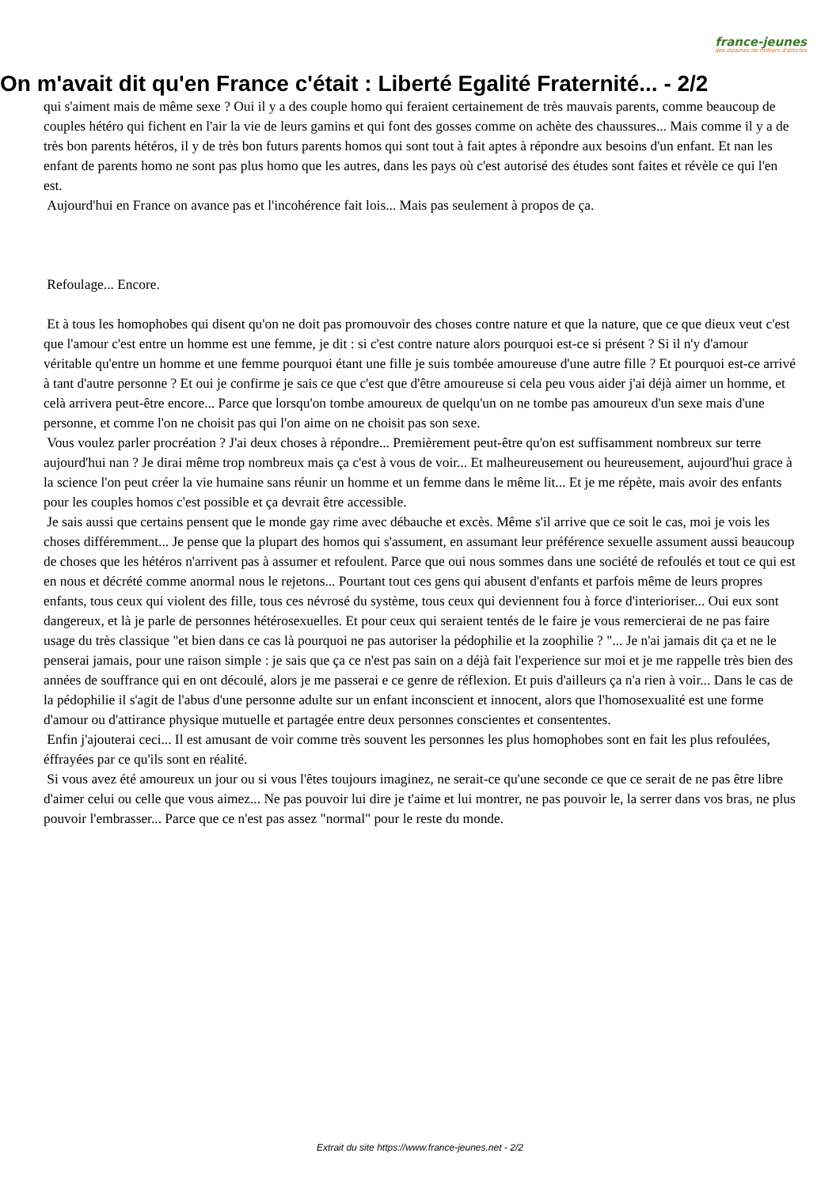france-jeunes
des dizaines de milliers d'articles
On m'avait dit qu'en France c'était : Liberté Egalité Fraternité... - 2/2
qui s'aiment mais de même sexe ? Oui il y a des couple homo qui feraient certainement de très mauvais parents, comme beaucoup de couples hétéro qui fichent en l'air la vie de leurs gamins et qui font des gosses comme on achète des chaussures... Mais comme il y a de très bon parents hétéros, il y de très bon futurs parents homos qui sont tout à fait aptes à répondre aux besoins d'un enfant. Et nan les enfant de parents homo ne sont pas plus homo que les autres, dans les pays où c'est autorisé des études sont faites et révèle ce qui l'en est.
Aujourd'hui en France on avance pas et l'incohérence fait lois... Mais pas seulement à propos de ça.
Refoulage... Encore.
Et à tous les homophobes qui disent qu'on ne doit pas promouvoir des choses contre nature et que la nature, que ce que dieux veut c'est que l'amour c'est entre un homme est une femme, je dit : si c'est contre nature alors pourquoi est-ce si présent ? Si il n'y d'amour véritable qu'entre un homme et une femme pourquoi étant une fille je suis tombée amoureuse d'une autre fille ? Et pourquoi est-ce arrivé à tant d'autre personne ? Et oui je confirme je sais ce que c'est que d'être amoureuse si cela peu vous aider j'ai déjà aimer un homme, et celà arrivera peut-être encore... Parce que lorsqu'on tombe amoureux de quelqu'un on ne tombe pas amoureux d'un sexe mais d'une personne, et comme l'on ne choisit pas qui l'on aime on ne choisit pas son sexe.
Vous voulez parler procréation ? J'ai deux choses à répondre... Premièrement peut-être qu'on est suffisamment nombreux sur terre aujourd'hui nan ? Je dirai même trop nombreux mais ça c'est à vous de voir... Et malheureusement ou heureusement, aujourd'hui grace à la science l'on peut créer la vie humaine sans réunir un homme et un femme dans le même lit... Et je me répète, mais avoir des enfants pour les couples homos c'est possible et ça devrait être accessible.
Je sais aussi que certains pensent que le monde gay rime avec débauche et excès. Même s'il arrive que ce soit le cas, moi je vois les choses différemment... Je pense que la plupart des homos qui s'assument, en assumant leur préférence sexuelle assument aussi beaucoup de choses que les hétéros n'arrivent pas à assumer et refoulent. Parce que oui nous sommes dans une société de refoulés et tout ce qui est en nous et décrété comme anormal nous le rejetons... Pourtant tout ces gens qui abusent d'enfants et parfois même de leurs propres enfants, tous ceux qui violent des fille, tous ces névrosé du système, tous ceux qui deviennent fou à force d'interioriser... Oui eux sont dangereux, et là je parle de personnes hétérosexuelles. Et pour ceux qui seraient tentés de le faire je vous remercierai de ne pas faire usage du très classique "et bien dans ce cas là pourquoi ne pas autoriser la pédophilie et la zoophilie ? "... Je n'ai jamais dit ça et ne le penserai jamais, pour une raison simple : je sais que ça ce n'est pas sain on a déjà fait l'experience sur moi et je me rappelle très bien des années de souffrance qui en ont découlé, alors je me passerai e ce genre de réflexion. Et puis d'ailleurs ça n'a rien à voir... Dans le cas de la pédophilie il s'agit de l'abus d'une personne adulte sur un enfant inconscient et innocent, alors que l'homosexualité est une forme d'amour ou d'attirance physique mutuelle et partagée entre deux personnes conscientes et consententes.
Enfin j'ajouterai ceci... Il est amusant de voir comme très souvent les personnes les plus homophobes sont en fait les plus refoulées, éffrayées par ce qu'ils sont en réalité.
Si vous avez été amoureux un jour ou si vous l'êtes toujours imaginez, ne serait-ce qu'une seconde ce que ce serait de ne pas être libre d'aimer celui ou celle que vous aimez... Ne pas pouvoir lui dire je t'aime et lui montrer, ne pas pouvoir le, la serrer dans vos bras, ne plus pouvoir l'embrasser... Parce que ce n'est pas assez "normal" pour le reste du monde.
Extrait du site https://www.france-jeunes.net - 2/2